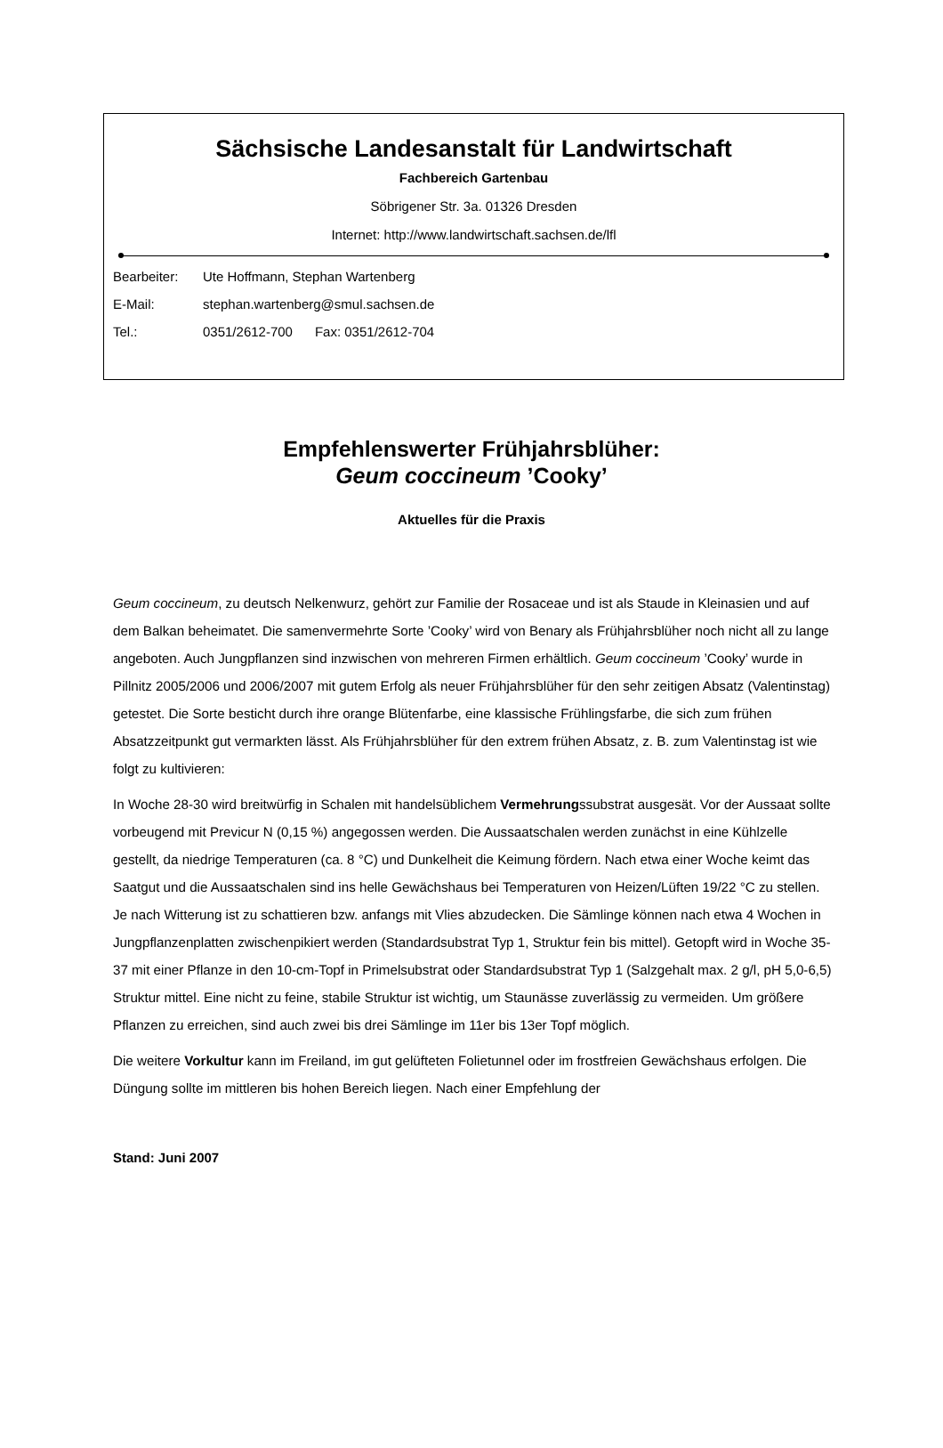Sächsische Landesanstalt für Landwirtschaft
Fachbereich Gartenbau
Söbrigener Str. 3a. 01326 Dresden
Internet: http://www.landwirtschaft.sachsen.de/lfl
Bearbeiter: Ute Hoffmann, Stephan Wartenberg
E-Mail: stephan.wartenberg@smul.sachsen.de
Tel.: 0351/2612-700 Fax: 0351/2612-704
Empfehlenswerter Frühjahrsblüher:
Geum coccineum ’Cooky’
Aktuelles für die Praxis
Geum coccineum, zu deutsch Nelkenwurz, gehört zur Familie der Rosaceae und ist als Staude in Kleinasien und auf dem Balkan beheimatet. Die samenvermehrte Sorte ’Cooky’ wird von Benary als Frühjahrsblüher noch nicht all zu lange angeboten. Auch Jungpflanzen sind inzwischen von mehreren Firmen erhältlich. Geum coccineum ’Cooky’ wurde in Pillnitz 2005/2006 und 2006/2007 mit gutem Erfolg als neuer Frühjahrsblüher für den sehr zeitigen Absatz (Valentinstag) getestet. Die Sorte besticht durch ihre orange Blütenfarbe, eine klassische Frühlingsfarbe, die sich zum frühen Absatzzeitpunkt gut vermarkten lässt. Als Frühjahrsblüher für den extrem frühen Absatz, z. B. zum Valentinstag ist wie folgt zu kultivieren:
In Woche 28-30 wird breitwürfig in Schalen mit handelsüblichem Vermehrungssubstrat ausgesät. Vor der Aussaat sollte vorbeugend mit Previcur N (0,15 %) angegossen werden. Die Aussaatschalen werden zunächst in eine Kühlzelle gestellt, da niedrige Temperaturen (ca. 8 °C) und Dunkelheit die Keimung fördern. Nach etwa einer Woche keimt das Saatgut und die Aussaatschalen sind ins helle Gewächshaus bei Temperaturen von Heizen/Lüften 19/22 °C zu stellen. Je nach Witterung ist zu schattieren bzw. anfangs mit Vlies abzudecken. Die Sämlinge können nach etwa 4 Wochen in Jungpflanzenplatten zwischenpikiert werden (Standardsubstrat Typ 1, Struktur fein bis mittel). Getopft wird in Woche 35-37 mit einer Pflanze in den 10-cm-Topf in Primelsubstrat oder Standardsubstrat Typ 1 (Salzgehalt max. 2 g/l, pH 5,0-6,5) Struktur mittel. Eine nicht zu feine, stabile Struktur ist wichtig, um Staunässe zuverlässig zu vermeiden. Um größere Pflanzen zu erreichen, sind auch zwei bis drei Sämlinge im 11er bis 13er Topf möglich.
Die weitere Vorkultur kann im Freiland, im gut gelüfteten Folietunnel oder im frostfreien Gewächshaus erfolgen. Die Düngung sollte im mittleren bis hohen Bereich liegen. Nach einer Empfehlung der
Stand: Juni 2007